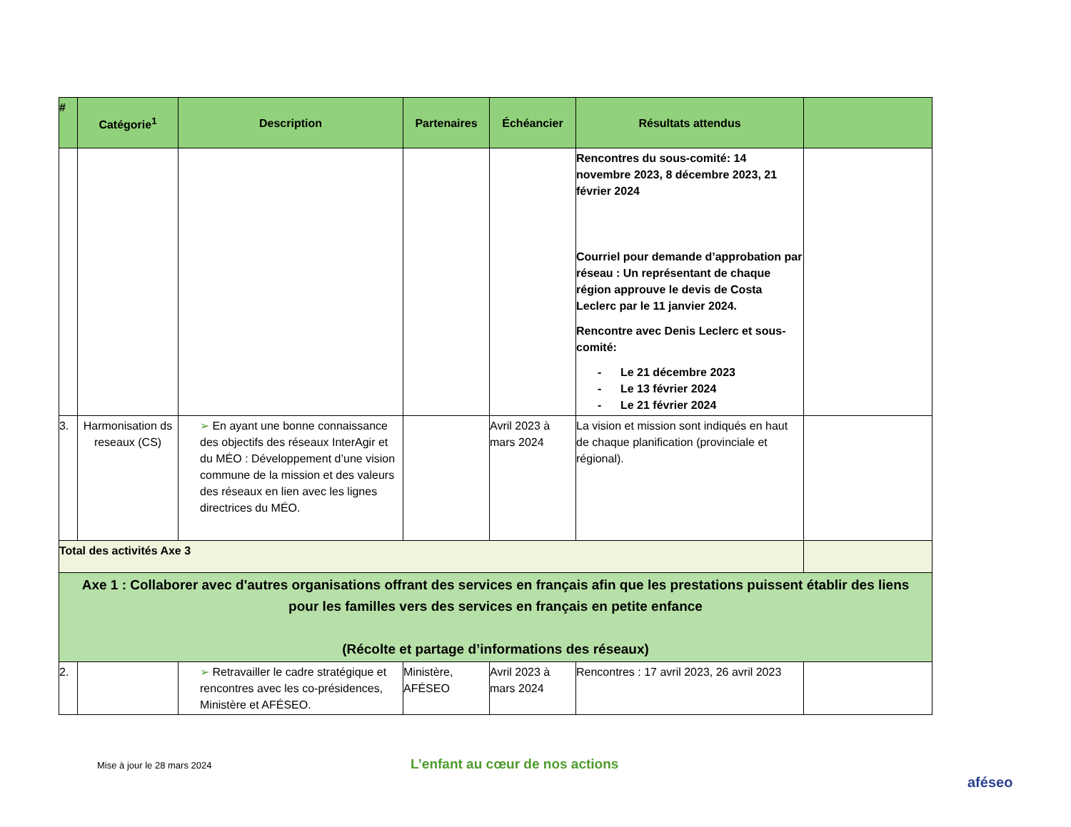| # | Catégorie<sup>1</sup> | Description | Partenaires | Échéancier | Résultats attendus | |
| --- | --- | --- | --- | --- | --- | --- |
| | | | | | Rencontres du sous-comité: 14 novembre 2023, 8 décembre 2023, 21 février 2024 Courriel pour demande d’approbation par réseau : Un représentant de chaque région approuve le devis de Costa Leclerc par le 11 janvier 2024. Rencontre avec Denis Leclerc et sous-comité: - Le 21 décembre 2023 - Le 13 février 2024 - Le 21 février 2024 | |
| 3. | Harmonisation ds reseaux (CS) | ➢ En ayant une bonne connaissance des objectifs des réseaux InterAgir et du MÉO : Développement d’une vision commune de la mission et des valeurs des réseaux en lien avec les lignes directrices du MÉO. | | Avril 2023 à mars 2024 | La vision et mission sont indiqués en haut de chaque planification (provinciale et régional). | |
| Total des activités Axe 3 | | | | | | |
| Axe 1 : Collaborer avec d'autres organisations offrant des services en français afin que les prestations puissent établir des liens pour les familles vers des services en français en petite enfance (Récolte et partage d’informations des réseaux) | | | | | | |
| 2. | | ➢ Retravailler le cadre stratégique et rencontres avec les co-présidences, Ministère et AFÉSEO. | Ministère, AFÉSEO | Avril 2023 à mars 2024 | Rencontres : 17 avril 2023, 26 avril 2023 | |
Mise à jour le 28 mars 2024
L’enfant au cœur de nos actions
aféseo